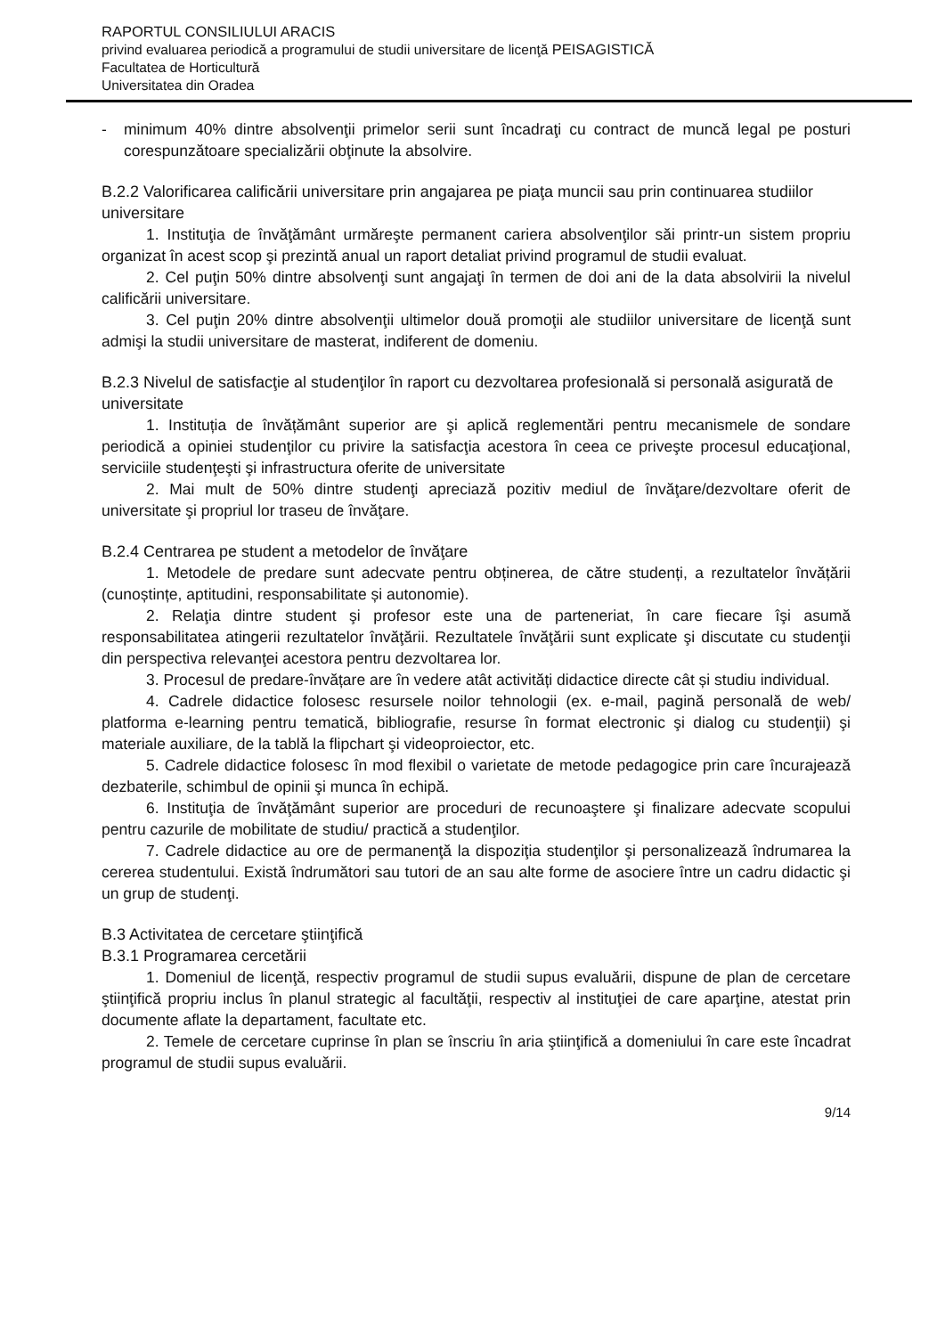RAPORTUL CONSILIULUI ARACIS
privind evaluarea periodică a programului de studii universitare de licenţă PEISAGISTICĂ
Facultatea de Horticultură
Universitatea din Oradea
- minimum 40% dintre absolvenţii primelor serii sunt încadraţi cu contract de muncă legal pe posturi corespunzătoare specializării obţinute la absolvire.
B.2.2 Valorificarea calificării universitare prin angajarea pe piaţa muncii sau prin continuarea studiilor universitare
1. Instituţia de învăţământ urmăreşte permanent cariera absolvenţilor săi printr-un sistem propriu organizat în acest scop şi prezintă anual un raport detaliat privind programul de studii evaluat.
2. Cel puţin 50% dintre absolvenţi sunt angajaţi în termen de doi ani de la data absolvirii la nivelul calificării universitare.
3. Cel puţin 20% dintre absolvenţii ultimelor două promoţii ale studiilor universitare de licenţă sunt admişi la studii universitare de masterat, indiferent de domeniu.
B.2.3 Nivelul de satisfacţie al studenţilor în raport cu dezvoltarea profesională si personală asigurată de universitate
1. Instituția de învățământ superior are şi aplică reglementări pentru mecanismele de sondare periodică a opiniei studenţilor cu privire la satisfacţia acestora în ceea ce priveşte procesul educaţional, serviciile studenţeşti şi infrastructura oferite de universitate
2. Mai mult de 50% dintre studenţi apreciază pozitiv mediul de învăţare/dezvoltare oferit de universitate şi propriul lor traseu de învăţare.
B.2.4 Centrarea pe student a metodelor de învăţare
1. Metodele de predare sunt adecvate pentru obținerea, de către studenți, a rezultatelor învățării (cunoștințe, aptitudini, responsabilitate și autonomie).
2. Relaţia dintre student şi profesor este una de parteneriat, în care fiecare îşi asumă responsabilitatea atingerii rezultatelor învăţării. Rezultatele învăţării sunt explicate şi discutate cu studenţii din perspectiva relevanţei acestora pentru dezvoltarea lor.
3. Procesul de predare-învățare are în vedere atât activități didactice directe cât și studiu individual.
4. Cadrele didactice folosesc resursele noilor tehnologii (ex. e-mail, pagină personală de web/ platforma e-learning pentru tematică, bibliografie, resurse în format electronic şi dialog cu studenţii) şi materiale auxiliare, de la tablă la flipchart şi videoproiector, etc.
5. Cadrele didactice folosesc în mod flexibil o varietate de metode pedagogice prin care încurajează dezbaterile, schimbul de opinii şi munca în echipă.
6. Instituţia de învăţământ superior are proceduri de recunoaştere şi finalizare adecvate scopului pentru cazurile de mobilitate de studiu/ practică a studenţilor.
7. Cadrele didactice au ore de permanenţă la dispoziţia studenţilor şi personalizează îndrumarea la cererea studentului. Există îndrumători sau tutori de an sau alte forme de asociere între un cadru didactic şi un grup de studenţi.
B.3 Activitatea de cercetare ştiinţifică
B.3.1 Programarea cercetării
1. Domeniul de licenţă, respectiv programul de studii supus evaluării, dispune de plan de cercetare ştiinţifică propriu inclus în planul strategic al facultăţii, respectiv al instituţiei de care aparţine, atestat prin documente aflate la departament, facultate etc.
2. Temele de cercetare cuprinse în plan se înscriu în aria ştiinţifică a domeniului în care este încadrat programul de studii supus evaluării.
9/14